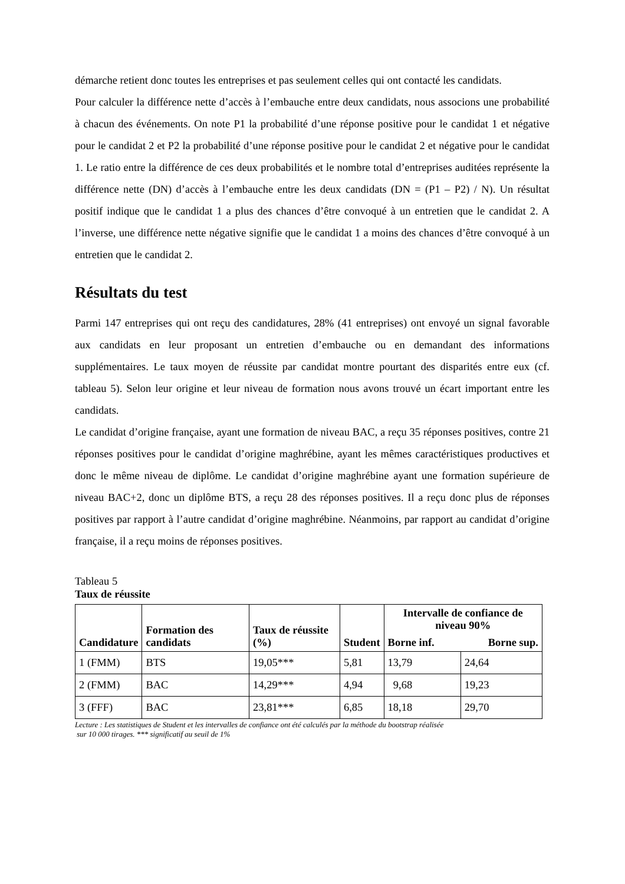démarche retient donc toutes les entreprises et pas seulement celles qui ont contacté les candidats.
Pour calculer la différence nette d’accès à l’embauche entre deux candidats, nous associons une probabilité à chacun des événements. On note P1 la probabilité d’une réponse positive pour le candidat 1 et négative pour le candidat 2 et P2 la probabilité d’une réponse positive pour le candidat 2 et négative pour le candidat 1. Le ratio entre la différence de ces deux probabilités et le nombre total d’entreprises auditées représente la différence nette (DN) d’accès à l’embauche entre les deux candidats (DN = (P1 – P2) / N). Un résultat positif indique que le candidat 1 a plus des chances d’être convoqué à un entretien que le candidat 2. A l’inverse, une différence nette négative signifie que le candidat 1 a moins des chances d’être convoqué à un entretien que le candidat 2.
Résultats du test
Parmi 147 entreprises qui ont reçu des candidatures, 28% (41 entreprises) ont envoyé un signal favorable aux candidats en leur proposant un entretien d’embauche ou en demandant des informations supplémentaires. Le taux moyen de réussite par candidat montre pourtant des disparités entre eux (cf. tableau 5). Selon leur origine et leur niveau de formation nous avons trouvé un écart important entre les candidats.
Le candidat d’origine française, ayant une formation de niveau BAC, a reçu 35 réponses positives, contre 21 réponses positives pour le candidat d’origine maghrébine, ayant les mêmes caractéristiques productives et donc le même niveau de diplôme. Le candidat d’origine maghrébine ayant une formation supérieure de niveau BAC+2, donc un diplôme BTS, a reçu 28 des réponses positives. Il a reçu donc plus de réponses positives par rapport à l’autre candidat d’origine maghrébine. Néanmoins, par rapport au candidat d’origine française, il a reçu moins de réponses positives.
Tableau 5
Taux de réussite
| Candidature | Formation des candidats | Taux de réussite (%) | Student | Intervalle de confiance de niveau 90% | |
| --- | --- | --- | --- | --- | --- |
| | | | | Borne inf. | Borne sup. |
| 1 (FMM) | BTS | 19,05*** | 5,81 | 13,79 | 24,64 |
| 2 (FMM) | BAC | 14,29*** | 4,94 | 9,68 | 19,23 |
| 3 (FFF) | BAC | 23,81*** | 6,85 | 18,18 | 29,70 |
Lecture : Les statistiques de Student et les intervalles de confiance ont été calculés par la méthode du bootstrap réalisée
sur 10 000 tirages. *** significatif au seuil de 1%